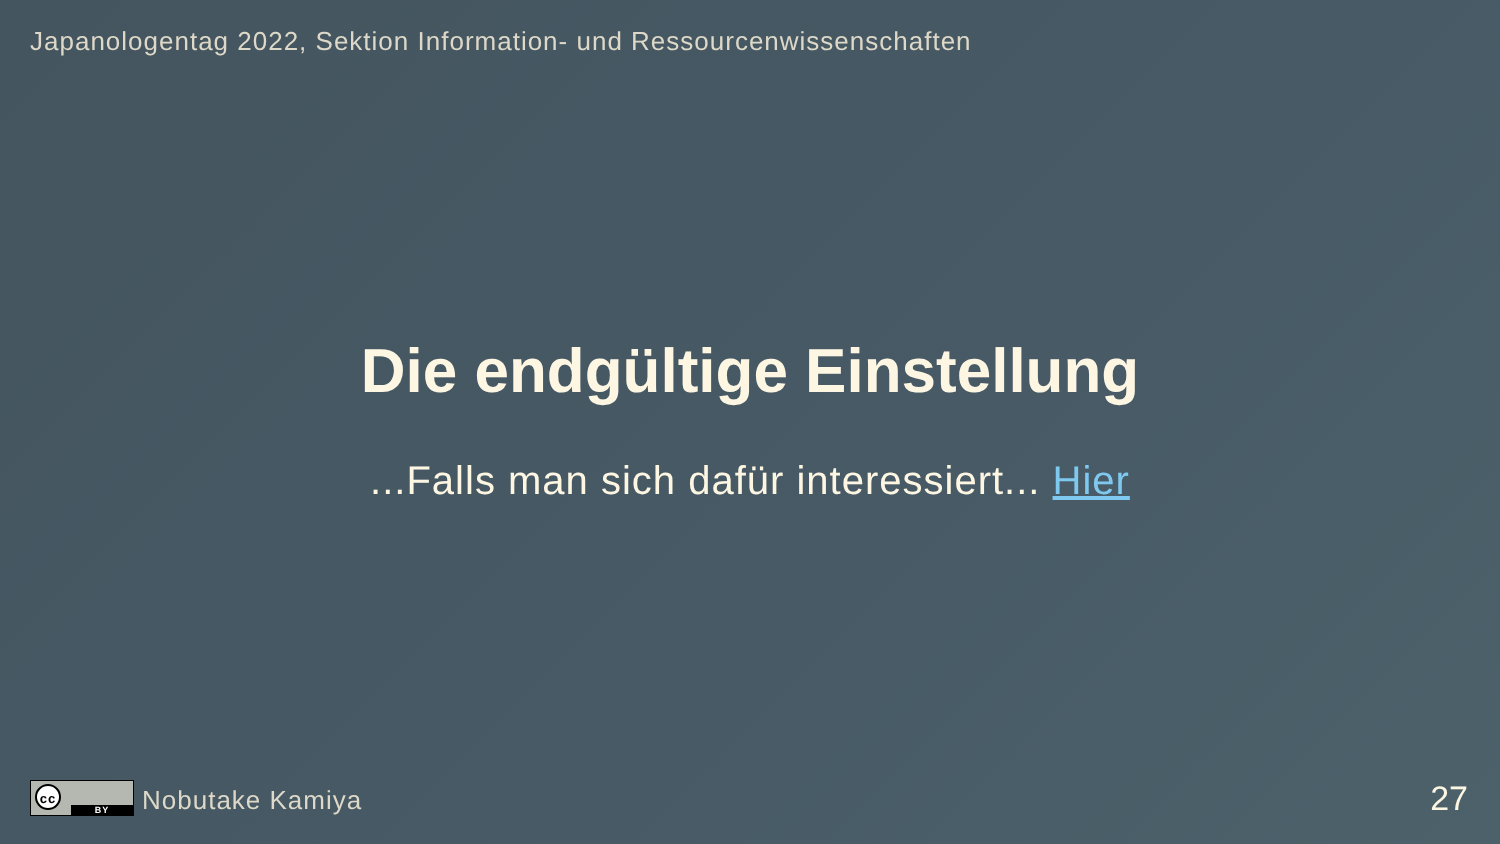Japanologentag 2022, Sektion Information- und Ressourcenwissenschaften
Die endgültige Einstellung
...Falls man sich dafür interessiert... Hier
cc
BY
Nobutake Kamiya
27